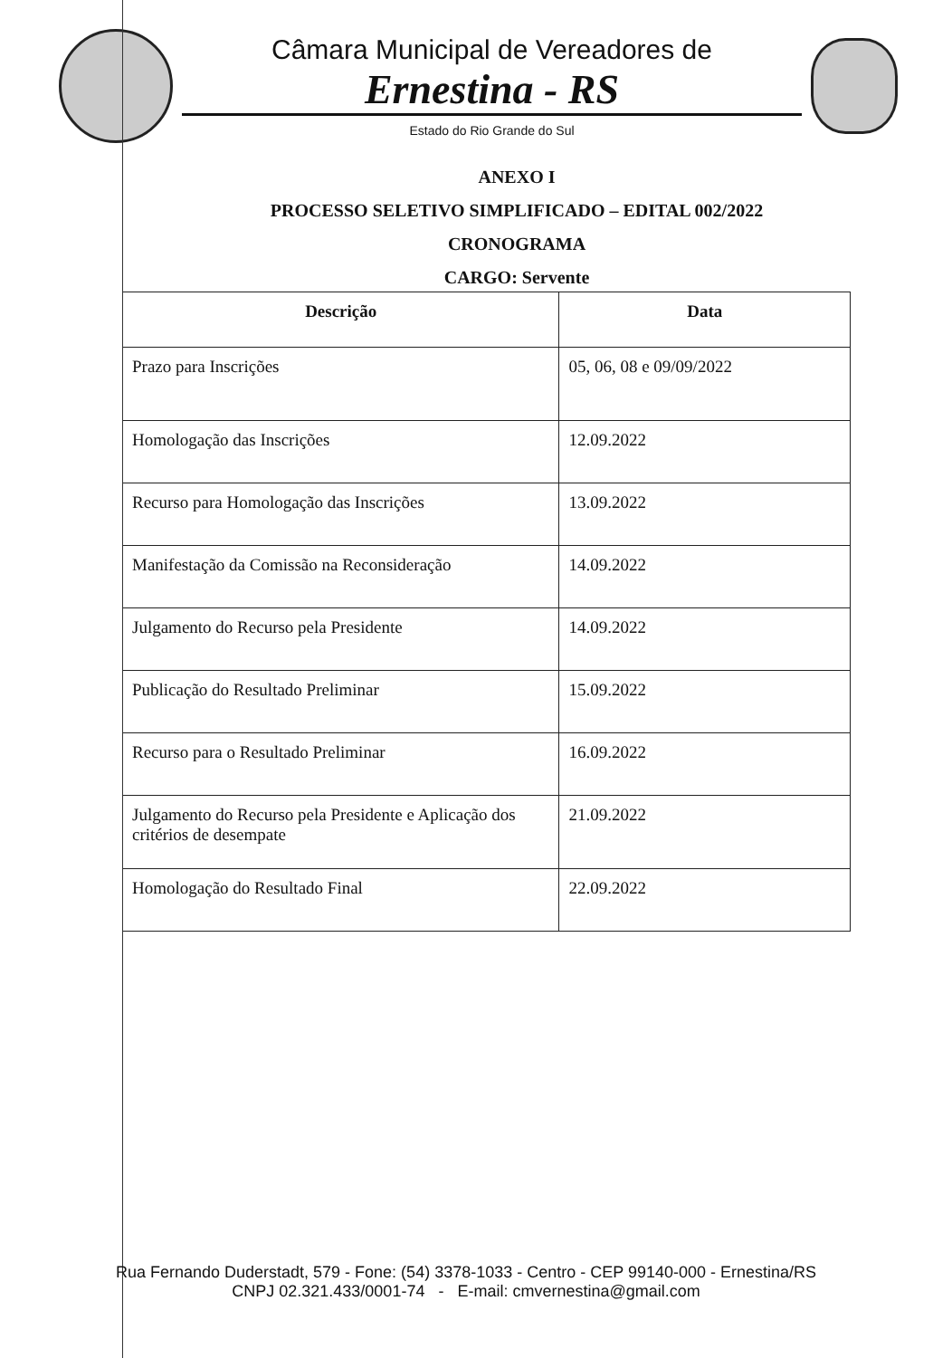Câmara Municipal de Vereadores de
Ernestina - RS
Estado do Rio Grande do Sul
ANEXO I
PROCESSO SELETIVO SIMPLIFICADO – EDITAL 002/2022
CRONOGRAMA
CARGO: Servente
| Descrição | Data |
| --- | --- |
| Prazo para Inscrições | 05, 06, 08 e 09/09/2022 |
| Homologação das Inscrições | 12.09.2022 |
| Recurso para Homologação das Inscrições | 13.09.2022 |
| Manifestação da Comissão na Reconsideração | 14.09.2022 |
| Julgamento do Recurso pela Presidente | 14.09.2022 |
| Publicação do Resultado Preliminar | 15.09.2022 |
| Recurso para o Resultado Preliminar | 16.09.2022 |
| Julgamento do Recurso pela Presidente e Aplicação dos critérios de desempate | 21.09.2022 |
| Homologação do Resultado Final | 22.09.2022 |
Rua Fernando Duderstadt, 579 - Fone: (54) 3378-1033 - Centro - CEP 99140-000 - Ernestina/RS
CNPJ 02.321.433/0001-74 - E-mail: cmvernestina@gmail.com